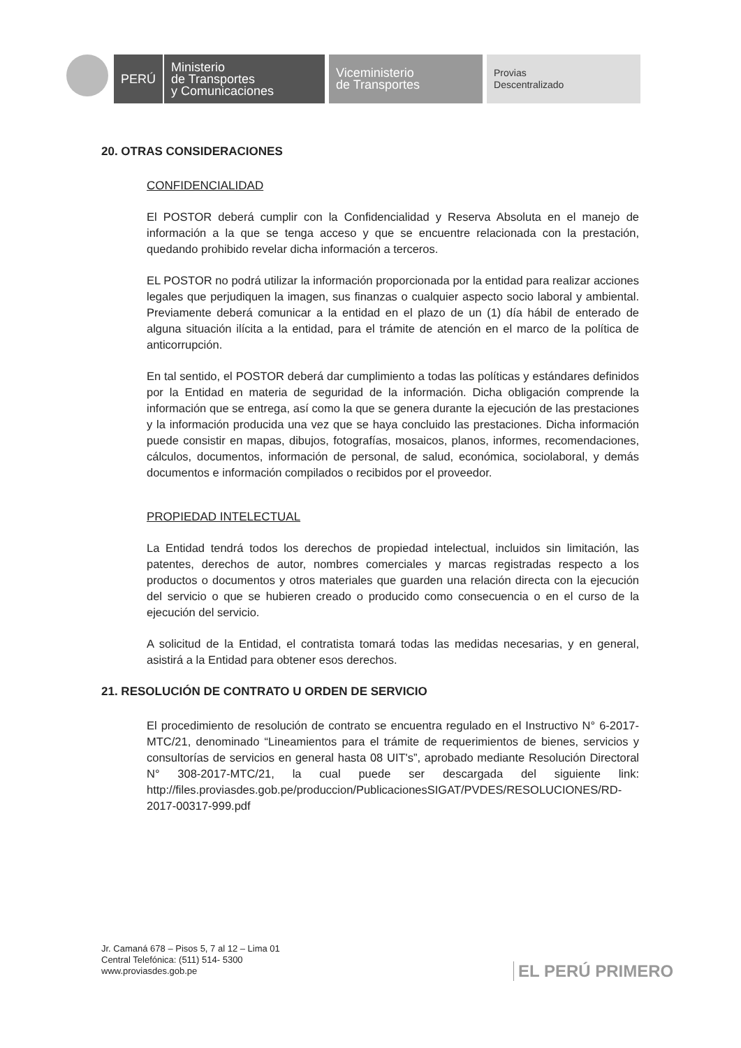PERÚ Ministerio
de Transportes
y Comunicaciones
Viceministerio
de Transportes
Provias
Descentralizado
20. OTRAS CONSIDERACIONES
CONFIDENCIALIDAD
El POSTOR deberá cumplir con la Confidencialidad y Reserva Absoluta en el manejo de información a la que se tenga acceso y que se encuentre relacionada con la prestación, quedando prohibido revelar dicha información a terceros.
EL POSTOR no podrá utilizar la información proporcionada por la entidad para realizar acciones legales que perjudiquen la imagen, sus finanzas o cualquier aspecto socio laboral y ambiental. Previamente deberá comunicar a la entidad en el plazo de un (1) día hábil de enterado de alguna situación ilícita a la entidad, para el trámite de atención en el marco de la política de anticorrupción.
En tal sentido, el POSTOR deberá dar cumplimiento a todas las políticas y estándares definidos por la Entidad en materia de seguridad de la información. Dicha obligación comprende la información que se entrega, así como la que se genera durante la ejecución de las prestaciones y la información producida una vez que se haya concluido las prestaciones. Dicha información puede consistir en mapas, dibujos, fotografías, mosaicos, planos, informes, recomendaciones, cálculos, documentos, información de personal, de salud, económica, sociolaboral, y demás documentos e información compilados o recibidos por el proveedor.
PROPIEDAD INTELECTUAL
La Entidad tendrá todos los derechos de propiedad intelectual, incluidos sin limitación, las patentes, derechos de autor, nombres comerciales y marcas registradas respecto a los productos o documentos y otros materiales que guarden una relación directa con la ejecución del servicio o que se hubieren creado o producido como consecuencia o en el curso de la ejecución del servicio.
A solicitud de la Entidad, el contratista tomará todas las medidas necesarias, y en general, asistirá a la Entidad para obtener esos derechos.
21. RESOLUCIÓN DE CONTRATO U ORDEN DE SERVICIO
El procedimiento de resolución de contrato se encuentra regulado en el Instructivo N° 6-2017-MTC/21, denominado “Lineamientos para el trámite de requerimientos de bienes, servicios y consultorías de servicios en general hasta 08 UIT's”, aprobado mediante Resolución Directoral N° 308-2017-MTC/21, la cual puede ser descargada del siguiente link: http://files.proviasdes.gob.pe/produccion/PublicacionesSIGAT/PVDES/RESOLUCIONES/RD-2017-00317-999.pdf
Jr. Camaná 678 – Pisos 5, 7 al 12 – Lima 01
Central Telefónica: (511) 514- 5300
www.proviasdes.gob.pe
EL PERÚ PRIMERO